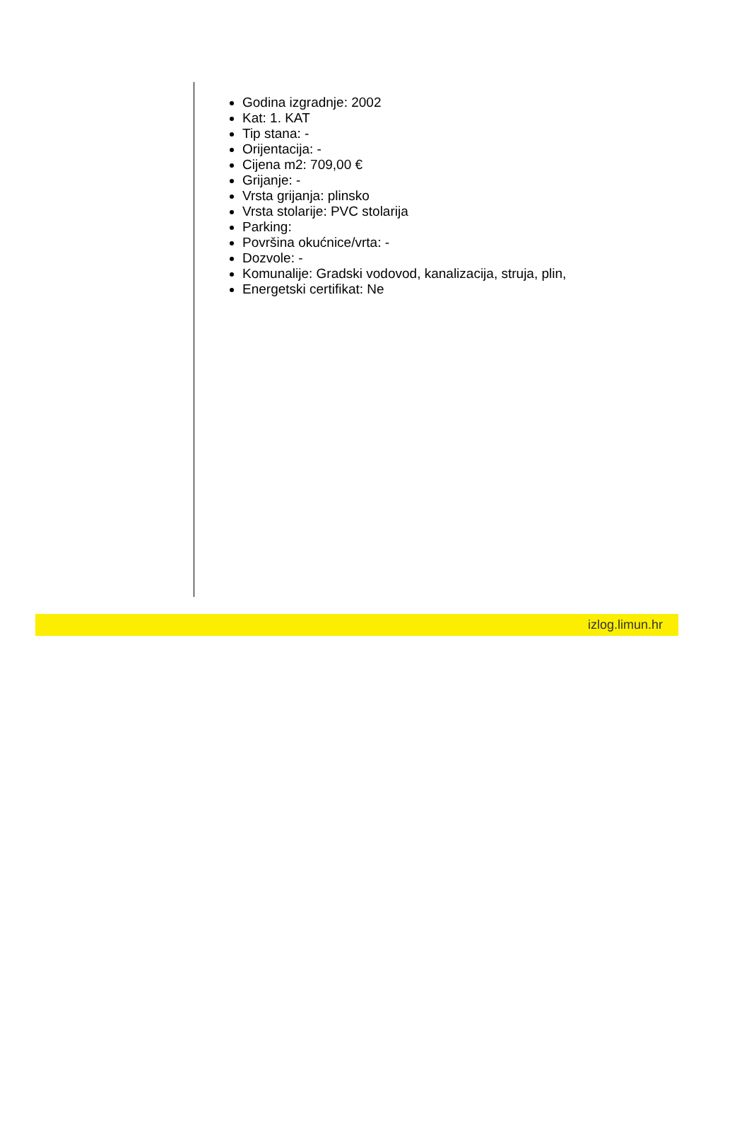Godina izgradnje: 2002
Kat: 1. KAT
Tip stana: -
Orijentacija: -
Cijena m2: 709,00 €
Grijanje: -
Vrsta grijanja: plinsko
Vrsta stolarije: PVC stolarija
Parking:
Površina okućnice/vrta: -
Dozvole: -
Komunalije: Gradski vodovod, kanalizacija, struja, plin,
Energetski certifikat: Ne
izlog.limun.hr